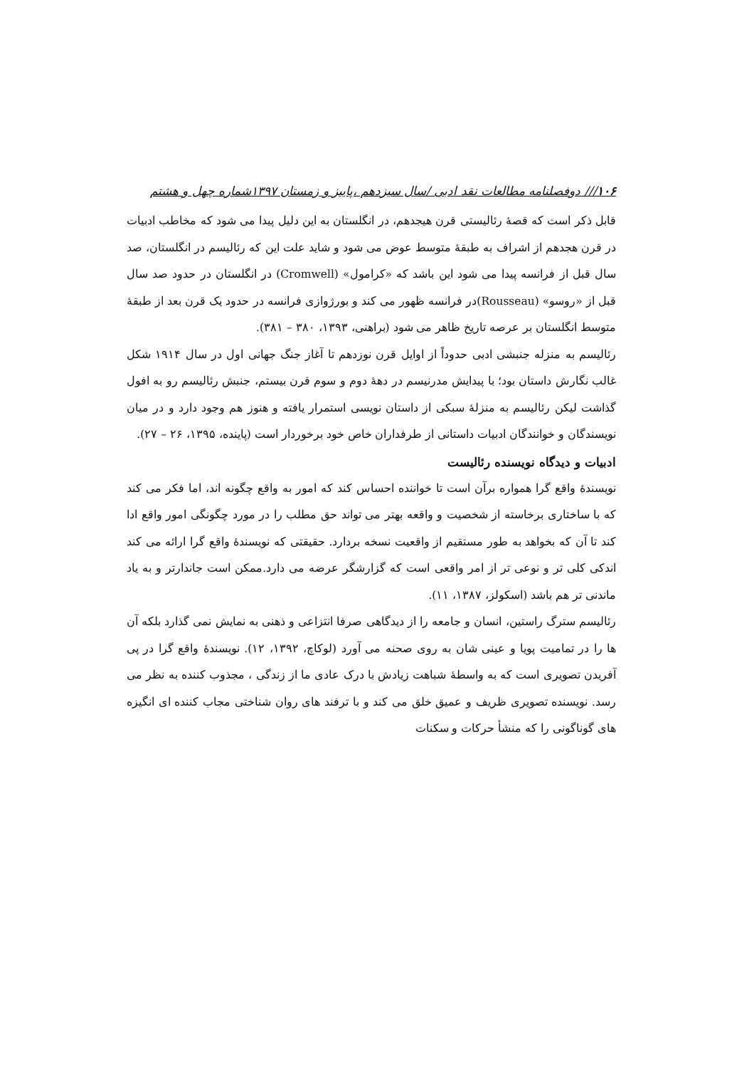۱۰۶/// دوفصلنامه مطالعات نقد ادبی /سال سیزدهم ،پاییز و زمستان ۱۳۹۷شماره چهل و هشتم
قابل ذکر است که قصهٔ رئالیستی قرن هیجدهم، در انگلستان به این دلیل پیدا می شود که مخاطب ادبیات در قرن هجدهم از اشراف به طبقهٔ متوسط عوض می شود و شاید علت این که رئالیسم در انگلستان، صد سال قبل از فرانسه پیدا می شود این باشد که «کرامول» (Cromwell) در انگلستان در حدود صد سال قبل از «روسو» (Rousseau)در فرانسه ظهور می کند و بورژوازی فرانسه در حدود یک قرن بعد از طبقهٔ متوسط انگلستان بر عرصه تاریخ ظاهر می شود (براهنی، ۱۳۹۳، ۳۸۰ – ۳۸۱).
رئالیسم به منزله جنبشی ادبی حدوداً از اوایل قرن نوزدهم تا آغاز جنگ جهانی اول در سال ۱۹۱۴ شکل غالب نگارش داستان بود؛ با پیدایش مدرنیسم در دههٔ دوم و سوم قرن بیستم، جنبش رئالیسم رو به افول گذاشت لیکن رئالیسم به منزلهٔ سبکی از داستان نویسی استمرار یافته و هنوز هم وجود دارد و در میان نویسندگان و خوانندگان ادبیات داستانی از طرفداران خاص خود برخوردار است (پاینده، ۱۳۹۵، ۲۶ – ۲۷).
ادبیات و دیدگاه نویسنده رئالیست
نویسندهٔ واقع گرا همواره برآن است تا خواننده احساس کند که امور به واقع چگونه اند، اما فکر می کند که با ساختاری برخاسته از شخصیت و واقعه بهتر می تواند حق مطلب را در مورد چگونگی امور واقع ادا کند تا آن که بخواهد به طور مستقیم از واقعیت نسخه بردارد. حقیقتی که نویسندهٔ واقع گرا ارائه می کند اندکی کلی تر و نوعی تر از امر واقعی است که گزارشگر عرضه می دارد.ممکن است جاندارتر و به یاد ماندنی تر هم باشد (اسکولز، ۱۳۸۷، ۱۱).
رئالیسم سترگ راستین، انسان و جامعه را از دیدگاهی صرفا انتزاعی و ذهنی به نمایش نمی گذارد بلکه آن ها را در تمامیت پویا و عینی شان به روی صحنه می آورد (لوکاچ، ۱۳۹۲، ۱۲). نویسندهٔ واقع گرا در پی آفریدن تصویری است که به واسطهٔ شباهت زیادش با درک عادی ما از زندگی ، مجذوب کننده به نظر می رسد. نویسنده تصویری ظریف و عمیق خلق می کند و با ترفند های روان شناختی مجاب کننده ای انگیزه های گوناگونی را که منشأ حرکات و سکنات